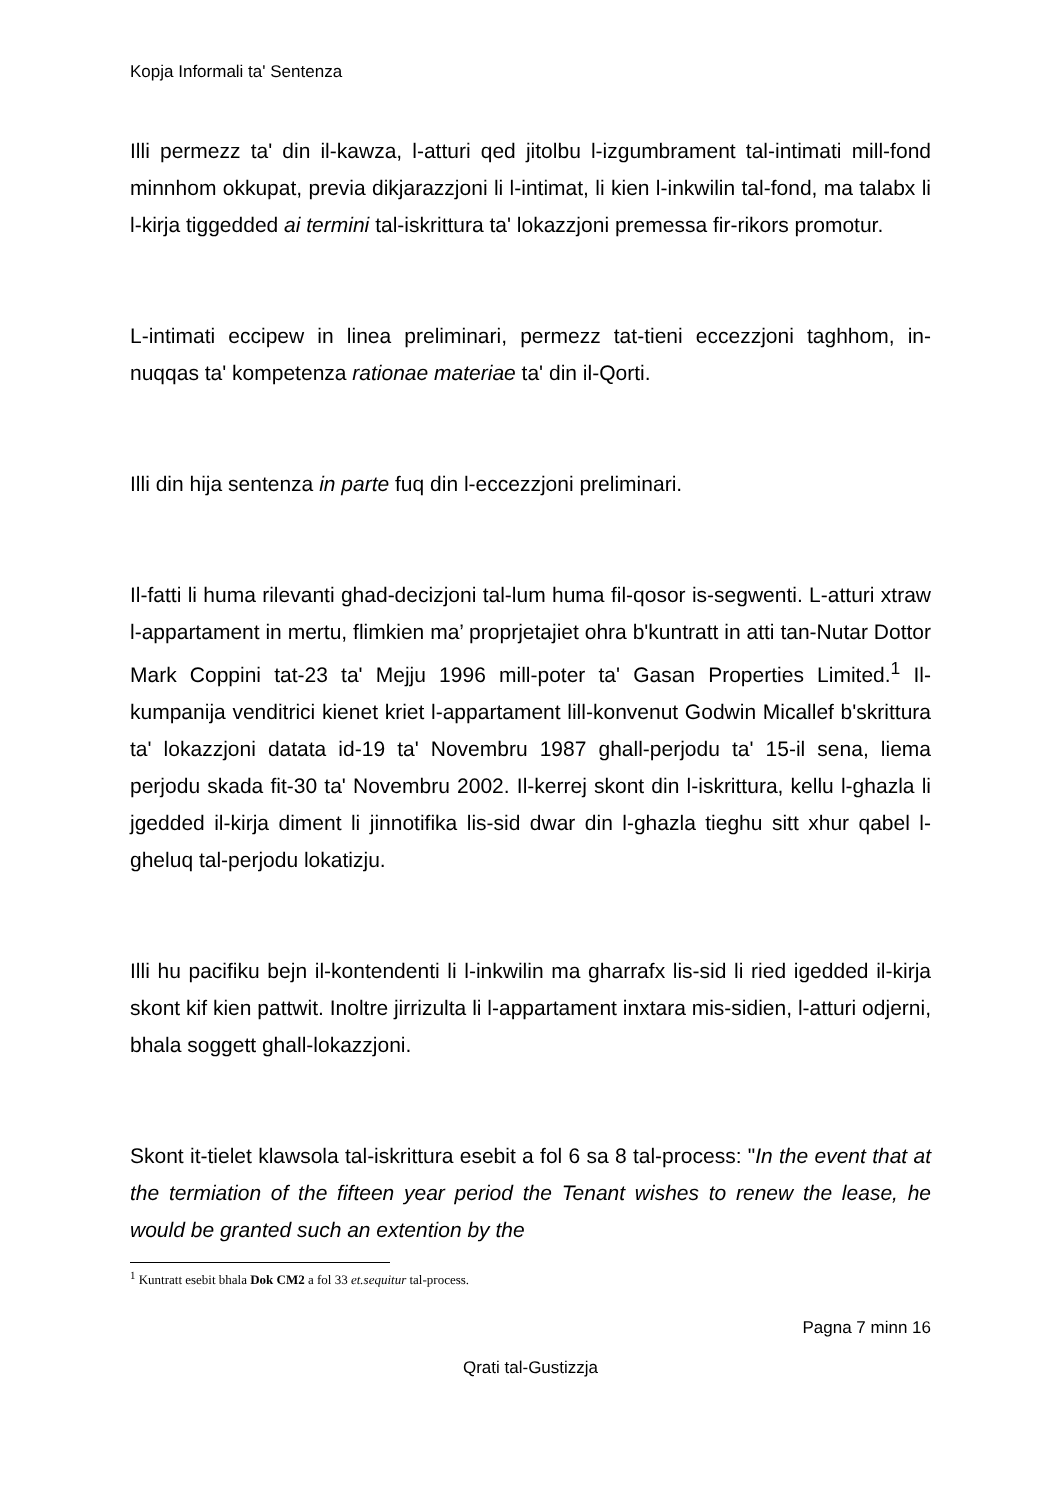Kopja Informali ta' Sentenza
Illi permezz ta' din il-kawza, l-atturi qed jitolbu l-izgumbrament tal-intimati mill-fond minnhom okkupat, previa dikjarazzjoni li l-intimat, li kien l-inkwilin tal-fond, ma talabx li l-kirja tiggedded ai termini tal-iskrittura ta' lokazzjoni premessa fir-rikors promotur.
L-intimati eccipew in linea preliminari, permezz tat-tieni eccezzjoni taghhom, in-nuqqas ta' kompetenza rationae materiae ta' din il-Qorti.
Illi din hija sentenza in parte fuq din l-eccezzjoni preliminari.
Il-fatti li huma rilevanti ghad-decizjoni tal-lum huma fil-qosor is-segwenti. L-atturi xtraw l-appartament in mertu, flimkien ma’ proprjetajiet ohra b'kuntratt in atti tan-Nutar Dottor Mark Coppini tat-23 ta' Mejju 1996 mill-poter ta' Gasan Properties Limited.<sup>1</sup> Il-kumpanija venditrici kienet kriet l-appartament lill-konvenut Godwin Micallef b'skrittura ta' lokazzjoni datata id-19 ta' Novembru 1987 ghall-perjodu ta' 15-il sena, liema perjodu skada fit-30 ta' Novembru 2002. Il-kerrej skont din l-iskrittura, kellu l-ghazla li jgedded il-kirja diment li jinnotifika lis-sid dwar din l-ghazla tieghu sitt xhur qabel l-gheluq tal-perjodu lokatizju.
Illi hu pacifiku bejn il-kontendenti li l-inkwilin ma gharrafx lis-sid li ried igedded il-kirja skont kif kien pattwit. Inoltre jirrizulta li l-appartament inxtara mis-sidien, l-atturi odjerni, bhala soggett ghall-lokazzjoni.
Skont it-tielet klawsola tal-iskrittura esebit a fol 6 sa 8 tal-process: "In the event that at the termiation of the fifteen year period the Tenant wishes to renew the lease, he would be granted such an extention by the
<sup>1</sup> Kuntratt esebit bhala Dok CM2 a fol 33 et.sequitur tal-process.
Pagna 7 minn 16
Qrati tal-Gustizzja